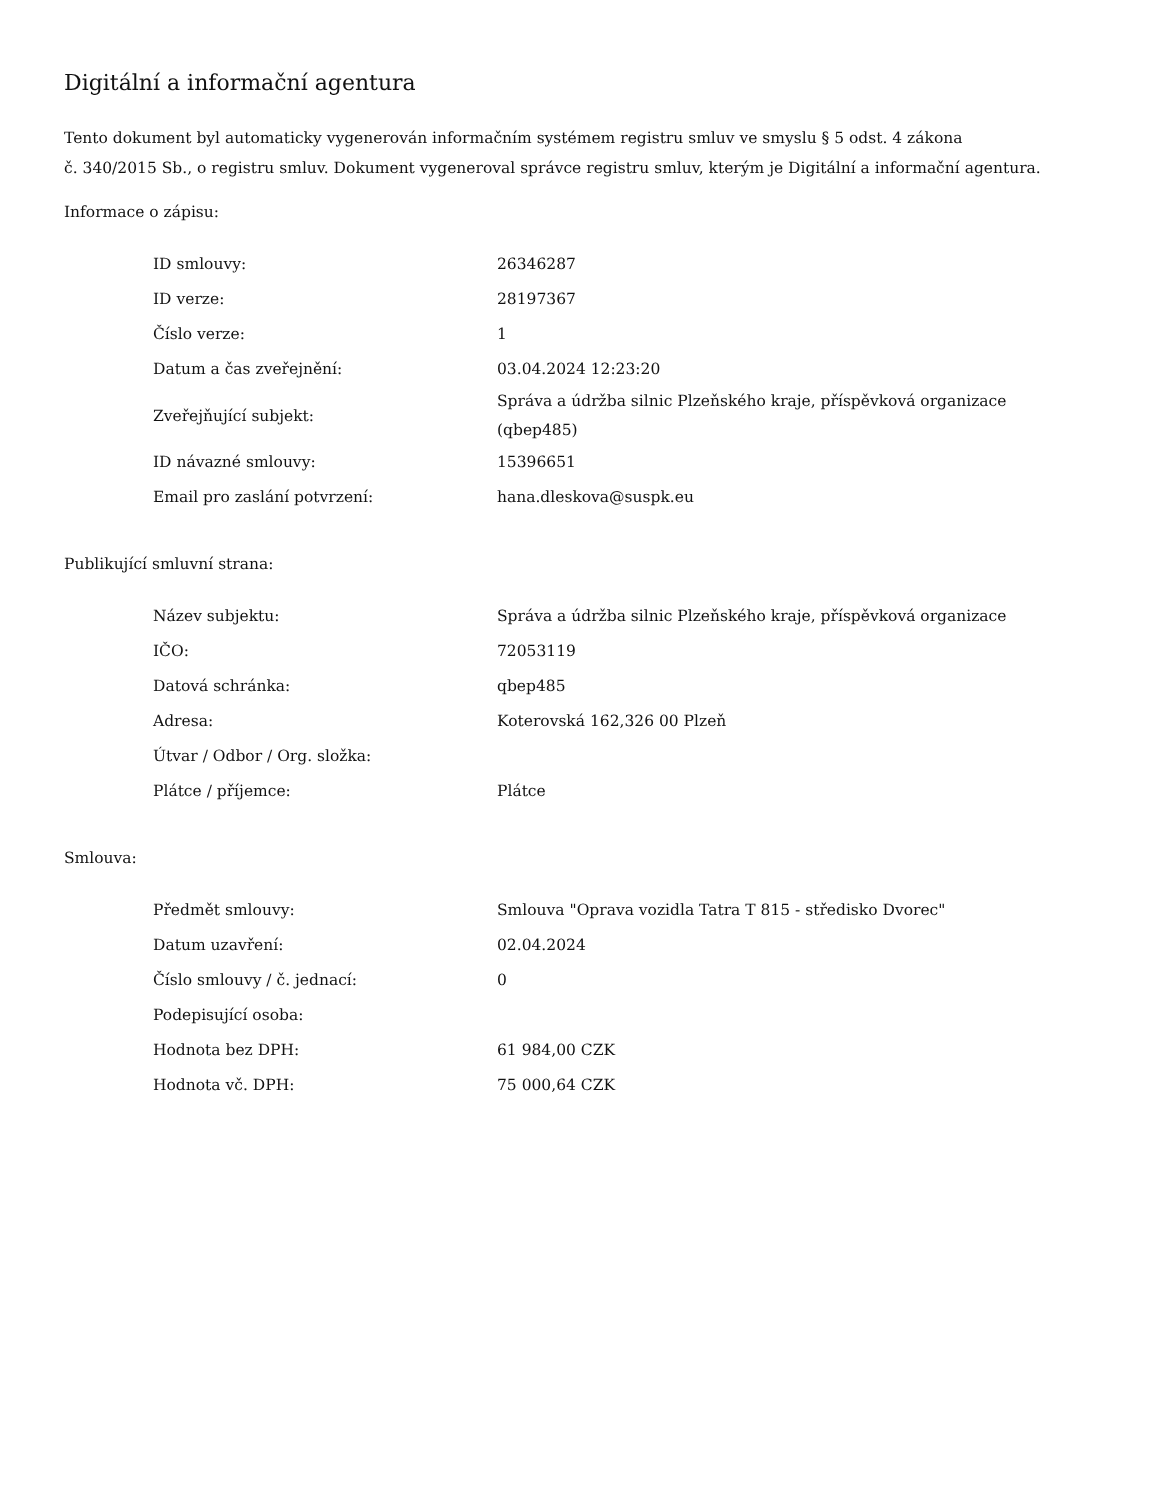Digitální a informační agentura
Tento dokument byl automaticky vygenerován informačním systémem registru smluv ve smyslu § 5 odst. 4 zákona
č. 340/2015 Sb., o registru smluv. Dokument vygeneroval správce registru smluv, kterým je Digitální a informační agentura.
Informace o zápisu:
| ID smlouvy: | 26346287 |
| ID verze: | 28197367 |
| Číslo verze: | 1 |
| Datum a čas zveřejnění: | 03.04.2024 12:23:20 |
| Zveřejňující subjekt: | Správa a údržba silnic Plzeňského kraje, příspěvková organizace (qbep485) |
| ID návazné smlouvy: | 15396651 |
| Email pro zaslání potvrzení: | hana.dleskova@suspk.eu |
Publikující smluvní strana:
| Název subjektu: | Správa a údržba silnic Plzeňského kraje, příspěvková organizace |
| IČO: | 72053119 |
| Datová schránka: | qbep485 |
| Adresa: | Koterovská 162,326 00 Plzeň |
| Útvar / Odbor / Org. složka: | |
| Plátce / příjemce: | Plátce |
Smlouva:
| Předmět smlouvy: | Smlouva "Oprava vozidla Tatra T 815 - středisko Dvorec" |
| Datum uzavření: | 02.04.2024 |
| Číslo smlouvy / č. jednací: | 0 |
| Podepisující osoba: | |
| Hodnota bez DPH: | 61 984,00 CZK |
| Hodnota vč. DPH: | 75 000,64 CZK |